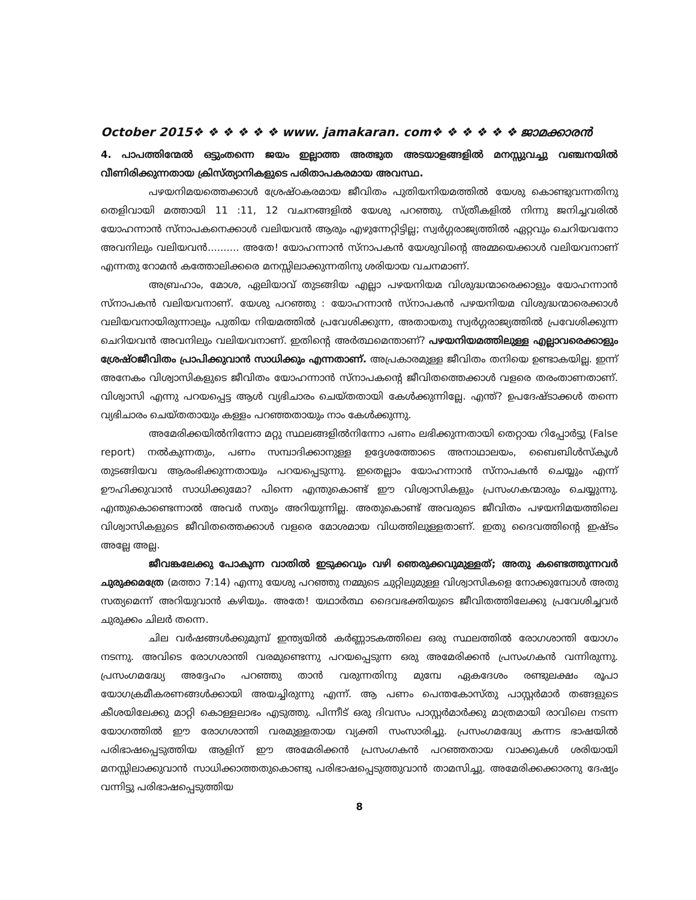October 2015❖ ❖ ❖ ❖ ❖ ❖ www. jamakaran. com❖ ❖ ❖ ❖ ❖ ❖ ജാമക്കാരൻ
4. പാപത്തിന്മേൽ ഒട്ടുംതന്നെ ജയം ഇല്ലാത്ത അത്ഭുത അടയാളങ്ങളിൽ മനസ്സുവച്ചു വഞ്ചനയിൽ വീണിരിക്കുന്നതായ ക്രിസ്ത്യാനികളുടെ പരിതാപകരമായ അവസ്ഥ.
പഴയനിമയത്തെക്കാൾ ശ്രേഷ്ഠകരമായ ജീവിതം പുതിയനിയമത്തിൽ യേശു കൊണ്ടുവന്നതിനു തെളിവായി മത്തായി 11 :11, 12 വചനങ്ങളിൽ യേശു പറഞ്ഞു. സ്ത്രീകളിൽ നിന്നു ജനിച്ചവരിൽ യോഹന്നാൻ സ്നാപകനെക്കാൾ വലിയവൻ ആരും എഴുന്നേറ്റിട്ടില്ല; സ്വർഗ്ഗരാജ്യത്തിൽ ഏറ്റവും ചെറിയവനോ അവനിലും വലിയവൻ.......... അതേ! യോഹന്നാൻ സ്നാപകൻ യേശുവിന്റെ അമ്മയെക്കാൾ വലിയവനാണ് എന്നതു റോമൻ കത്തോലിക്കരെ മനസ്സിലാക്കുന്നതിനു ശരിയായ വചനമാണ്.
അബ്രഹാം, മോശ, ഏലിയാവ് തുടങ്ങിയ എല്ലാ പഴയനിയമ വിശുദ്ധന്മാരെക്കാളും യോഹന്നാൻ സ്നാപകൻ വലിയവനാണ്. യേശു പറഞ്ഞു : യോഹന്നാൻ സ്നാപകൻ പഴയനിയമ വിശുദ്ധന്മാരെക്കാൾ വലിയവനായിരുന്നാലും പുതിയ നിയമത്തിൽ പ്രവേശിക്കുന്ന, അതായതു സ്വർഗ്ഗരാജ്യത്തിൽ പ്രവേശിക്കുന്ന ചെറിയവൻ അവനിലും വലിയവനാണ്. ഇതിന്റെ അർത്ഥമെന്താണ്? പഴയനിയമത്തിലുള്ള എല്ലാവരെക്കാളും ശ്രേഷ്ഠജീവിതം പ്രാപിക്കുവാൻ സാധിക്കും എന്നതാണ്. അപ്രകാരമുള്ള ജീവിതം തനിയെ ഉണ്ടാകയില്ല. ഇന്ന് അനേകം വിശ്വാസികളുടെ ജീവിതം യോഹന്നാൻ സ്നാപകന്റെ ജീവിതത്തെക്കാൾ വളരെ തരംതാണതാണ്. വിശ്വാസി എന്നു പറയപ്പെട്ട ആൾ വ്യഭിചാരം ചെയ്തതായി കേൾക്കുന്നില്ലേ. എന്ത്? ഉപദേഷ്ടാക്കൾ തന്നെ വ്യഭിചാരം ചെയ്തതായും കള്ളം പറഞ്ഞതായും നാം കേൾക്കുന്നു.
അമേരിക്കയിൽനിന്നോ മറ്റു സ്ഥലങ്ങളിൽനിന്നോ പണം ലഭിക്കുന്നതായി തെറ്റായ റിപ്പോർട്ടു (False report) നൽകുന്നതും, പണം സമ്പാദിക്കാനുള്ള ഉദ്ദേശത്തോടെ അനാഥാലയം, ബൈബിൾസ്കൂൾ തുടങ്ങിയവ ആരംഭിക്കുന്നതായും പറയപ്പെടുന്നു. ഇതെല്ലാം യോഹന്നാൻ സ്നാപകൻ ചെയ്യും എന്ന് ഊഹിക്കുവാൻ സാധിക്കുമോ? പിന്നെ എന്തുകൊണ്ട് ഈ വിശ്വാസികളും പ്രസംഗകന്മാരും ചെയ്യുന്നു. എന്തുകൊണ്ടെന്നാൽ അവർ സത്യം അറിയുന്നില്ല. അതുകൊണ്ട് അവരുടെ ജീവിതം പഴയനിമയത്തിലെ വിശ്വാസികളുടെ ജീവിതത്തെക്കാൾ വളരെ മോശമായ വിധത്തിലുള്ളതാണ്. ഇതു ദൈവത്തിന്റെ ഇഷ്ടം അല്ലേ അല്ല.
ജീവങ്കലേക്കു പോകുന്ന വാതിൽ ഇടുക്കവും വഴി ഞെരുക്കവുമുള്ളത്; അതു കണ്ടെത്തുന്നവർ ചുരുക്കമത്രേ (മത്താ 7:14) എന്നു യേശു പറഞ്ഞു നമ്മുടെ ചുറ്റിലുമുള്ള വിശ്വാസികളെ നോക്കുമ്പോൾ അതു സത്യമെന്ന് അറിയുവാൻ കഴിയും. അതേ! യഥാർത്ഥ ദൈവഭക്തിയുടെ ജീവിതത്തിലേക്കു പ്രവേശിച്ചവർ ചുരുക്കം ചിലർ തന്നെ.
ചില വർഷങ്ങൾക്കുമുമ്പ് ഇന്ത്യയിൽ കർണ്ണാടകത്തിലെ ഒരു സ്ഥലത്തിൽ രോഗശാന്തി യോഗം നടന്നു. അവിടെ രോഗശാന്തി വരമുണ്ടെന്നു പറയപ്പെടുന്ന ഒരു അമേരിക്കൻ പ്രസംഗകൻ വന്നിരുന്നു. പ്രസംഗമദ്ധ്യേ അദ്ദേഹം പറഞ്ഞു താൻ വരുന്നതിനു മുമ്പേ ഏകദേശം രണ്ടുലക്ഷം രൂപാ യോഗക്രമീകരണങ്ങൾക്കായി അയച്ചിരുന്നു എന്ന്. ആ പണം പെന്തകോസ്തു പാസ്റ്റർമാർ തങ്ങളുടെ കീശയിലേക്കു മാറ്റി കൊള്ളലാഭം എടുത്തു. പിന്നീട് ഒരു ദിവസം പാസ്റ്റർമാർക്കു മാത്രമായി രാവിലെ നടന്ന യോഗത്തിൽ ഈ രോഗശാന്തി വരമുള്ളതായ വ്യക്തി സംസാരിച്ചു. പ്രസംഗമദ്ധ്യേ കന്നട ഭാഷയിൽ പരിഭാഷപ്പെടുത്തിയ ആളിന് ഈ അമേരിക്കൻ പ്രസംഗകൻ പറഞ്ഞതായ വാക്കുകൾ ശരിയായി മനസ്സിലാക്കുവാൻ സാധിക്കാത്തതുകൊണ്ടു പരിഭാഷപ്പെടുത്തുവാൻ താമസിച്ചു. അമേരിക്കക്കാരനു ദേഷ്യം വന്നിട്ടു പരിഭാഷപ്പെടുത്തിയ
8